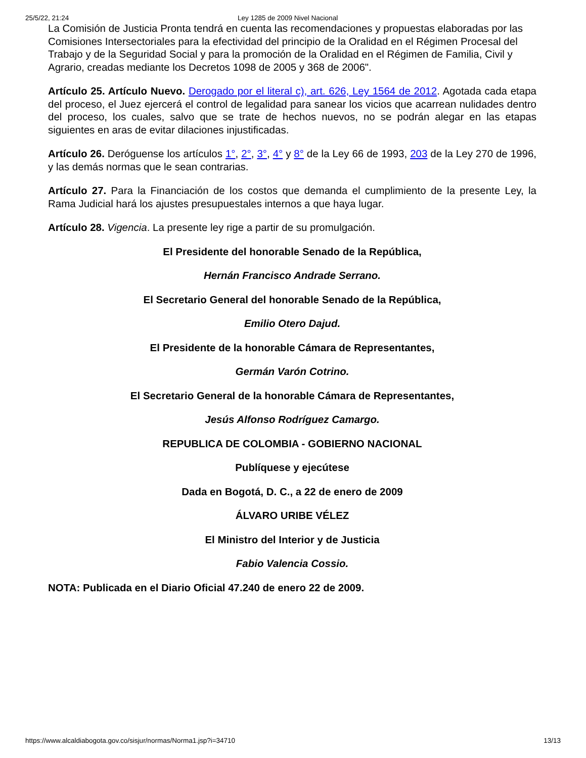25/5/22, 21:24 Ley 1285 de 2009 Nivel Nacional
La Comisión de Justicia Pronta tendrá en cuenta las recomendaciones y propuestas elaboradas por las Comisiones Intersectoriales para la efectividad del principio de la Oralidad en el Régimen Procesal del Trabajo y de la Seguridad Social y para la promoción de la Oralidad en el Régimen de Familia, Civil y Agrario, creadas mediante los Decretos 1098 de 2005 y 368 de 2006".
Artículo 25. Artículo Nuevo. Derogado por el literal c), art. 626, Ley 1564 de 2012. Agotada cada etapa del proceso, el Juez ejercerá el control de legalidad para sanear los vicios que acarrean nulidades dentro del proceso, los cuales, salvo que se trate de hechos nuevos, no se podrán alegar en las etapas siguientes en aras de evitar dilaciones injustificadas.
Artículo 26. Deróguense los artículos 1°, 2°, 3°, 4° y 8° de la Ley 66 de 1993, 203 de la Ley 270 de 1996, y las demás normas que le sean contrarias.
Artículo 27. Para la Financiación de los costos que demanda el cumplimiento de la presente Ley, la Rama Judicial hará los ajustes presupuestales internos a que haya lugar.
Artículo 28. Vigencia. La presente ley rige a partir de su promulgación.
El Presidente del honorable Senado de la República,
Hernán Francisco Andrade Serrano.
El Secretario General del honorable Senado de la República,
Emilio Otero Dajud.
El Presidente de la honorable Cámara de Representantes,
Germán Varón Cotrino.
El Secretario General de la honorable Cámara de Representantes,
Jesús Alfonso Rodríguez Camargo.
REPUBLICA DE COLOMBIA - GOBIERNO NACIONAL
Publíquese y ejecútese
Dada en Bogotá, D. C., a 22 de enero de 2009
ÁLVARO URIBE VÉLEZ
El Ministro del Interior y de Justicia
Fabio Valencia Cossio.
NOTA: Publicada en el Diario Oficial 47.240 de enero 22 de 2009.
https://www.alcaldiabogota.gov.co/sisjur/normas/Norma1.jsp?i=34710 13/13